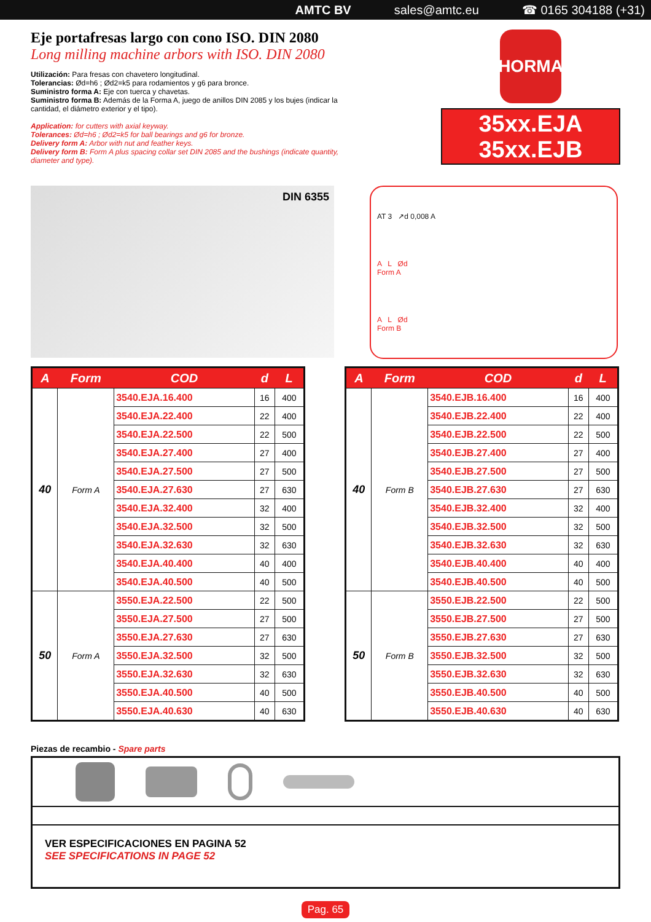AMTC BV sales@amtc.eu ☎ 0165 304188 (+31)
Eje portafresas largo con cono ISO. DIN 2080
Long milling machine arbors with ISO. DIN 2080
Utilización: Para fresas con chavetero longitudinal.
Tolerancias: Ød=h6 ; Ød2=k5 para rodamientos y g6 para bronce.
Suministro forma A: Eje con tuerca y chavetas.
Suministro forma B: Además de la Forma A, juego de anillos DIN 2085 y los bujes (indicar la cantidad, el diámetro exterior y el tipo).
Application: for cutters with axial keyway.
Tolerances: Ød=h6 ; Ød2=k5 for ball bearings and g6 for bronze.
Delivery form A: Arbor with nut and feather keys.
Delivery form B: Form A plus spacing collar set DIN 2085 and the bushings (indicate quantity, diameter and type).
HORMA
35xx.EJA
35xx.EJB
DIN 6355
AT 3 ↗d 0,008 A
A L Ød
Form A
A L Ød
Form B
| A | Form | COD | d | L |
| --- | --- | --- | --- | --- |
| 40 | Form A | 3540.EJA.16.400 | 16 | 400 |
| | | 3540.EJA.22.400 | 22 | 400 |
| | | 3540.EJA.22.500 | 22 | 500 |
| | | 3540.EJA.27.400 | 27 | 400 |
| | | 3540.EJA.27.500 | 27 | 500 |
| | | 3540.EJA.27.630 | 27 | 630 |
| | | 3540.EJA.32.400 | 32 | 400 |
| | | 3540.EJA.32.500 | 32 | 500 |
| | | 3540.EJA.32.630 | 32 | 630 |
| | | 3540.EJA.40.400 | 40 | 400 |
| | | 3540.EJA.40.500 | 40 | 500 |
| 50 | Form A | 3550.EJA.22.500 | 22 | 500 |
| | | 3550.EJA.27.500 | 27 | 500 |
| | | 3550.EJA.27.630 | 27 | 630 |
| | | 3550.EJA.32.500 | 32 | 500 |
| | | 3550.EJA.32.630 | 32 | 630 |
| | | 3550.EJA.40.500 | 40 | 500 |
| | | 3550.EJA.40.630 | 40 | 630 |
| A | Form | COD | d | L |
| --- | --- | --- | --- | --- |
| 40 | Form B | 3540.EJB.16.400 | 16 | 400 |
| | | 3540.EJB.22.400 | 22 | 400 |
| | | 3540.EJB.22.500 | 22 | 500 |
| | | 3540.EJB.27.400 | 27 | 400 |
| | | 3540.EJB.27.500 | 27 | 500 |
| | | 3540.EJB.27.630 | 27 | 630 |
| | | 3540.EJB.32.400 | 32 | 400 |
| | | 3540.EJB.32.500 | 32 | 500 |
| | | 3540.EJB.32.630 | 32 | 630 |
| | | 3540.EJB.40.400 | 40 | 400 |
| | | 3540.EJB.40.500 | 40 | 500 |
| 50 | Form B | 3550.EJB.22.500 | 22 | 500 |
| | | 3550.EJB.27.500 | 27 | 500 |
| | | 3550.EJB.27.630 | 27 | 630 |
| | | 3550.EJB.32.500 | 32 | 500 |
| | | 3550.EJB.32.630 | 32 | 630 |
| | | 3550.EJB.40.500 | 40 | 500 |
| | | 3550.EJB.40.630 | 40 | 630 |
Piezas de recambio - Spare parts
VER ESPECIFICACIONES EN PAGINA 52
SEE SPECIFICATIONS IN PAGE 52
Pag. 65